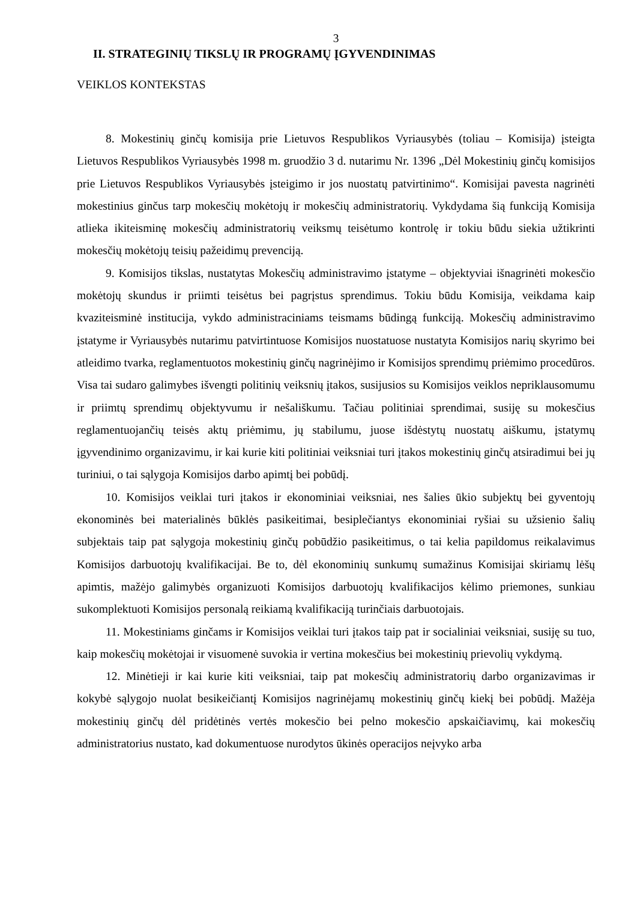3
II. STRATEGINIŲ TIKSLŲ IR PROGRAMŲ ĮGYVENDINIMAS
VEIKLOS KONTEKSTAS
8. Mokestinių ginčų komisija prie Lietuvos Respublikos Vyriausybės (toliau – Komisija) įsteigta Lietuvos Respublikos Vyriausybės 1998 m. gruodžio 3 d. nutarimu Nr. 1396 „Dėl Mokestinių ginčų komisijos prie Lietuvos Respublikos Vyriausybės įsteigimo ir jos nuostatų patvirtinimo“. Komisijai pavesta nagrinėti mokestinius ginčus tarp mokesčių mokėtojų ir mokesčių administratorių. Vykdydama šią funkciją Komisija atlieka ikiteisminę mokesčių administratorių veiksmų teisėtumo kontrolę ir tokiu būdu siekia užtikrinti mokesčių mokėtojų teisių pažeidimų prevenciją.
9. Komisijos tikslas, nustatytas Mokesčių administravimo įstatyme – objektyviai išnagrinėti mokesčio mokėtojų skundus ir priimti teisėtus bei pagrįstus sprendimus. Tokiu būdu Komisija, veikdama kaip kvaziteisminė institucija, vykdo administraciniams teismams būdingą funkciją. Mokesčių administravimo įstatyme ir Vyriausybės nutarimu patvirtintuose Komisijos nuostatuose nustatyta Komisijos narių skyrimo bei atleidimo tvarka, reglamentuotos mokestinių ginčų nagrinėjimo ir Komisijos sprendimų priėmimo procedūros. Visa tai sudaro galimybes išvengti politinių veiksnių įtakos, susijusios su Komisijos veiklos nepriklausomumu ir priimtų sprendimų objektyvumu ir nešališkumu. Tačiau politiniai sprendimai, susiję su mokesčius reglamentuojančių teisės aktų priėmimu, jų stabilumu, juose išdėstytų nuostatų aiškumu, įstatymų įgyvendinimo organizavimu, ir kai kurie kiti politiniai veiksniai turi įtakos mokestinių ginčų atsiradimui bei jų turiniui, o tai sąlygoja Komisijos darbo apimtį bei pobūdį.
10. Komisijos veiklai turi įtakos ir ekonominiai veiksniai, nes šalies ūkio subjektų bei gyventojų ekonominės bei materialinės būklės pasikeitimai, besiplečiantys ekonominiai ryšiai su užsienio šalių subjektais taip pat sąlygoja mokestinių ginčų pobūdžio pasikeitimus, o tai kelia papildomus reikalavimus Komisijos darbuotojų kvalifikacijai. Be to, dėl ekonominių sunkumų sumažinus Komisijai skiriamų lėšų apimtis, mažėjo galimybės organizuoti Komisijos darbuotojų kvalifikacijos kėlimo priemones, sunkiau sukomplektuoti Komisijos personalą reikiamą kvalifikaciją turinčiais darbuotojais.
11. Mokestiniams ginčams ir Komisijos veiklai turi įtakos taip pat ir socialiniai veiksniai, susiję su tuo, kaip mokesčių mokėtojai ir visuomenė suvokia ir vertina mokesčius bei mokestinių prievolių vykdymą.
12. Minėtieji ir kai kurie kiti veiksniai, taip pat mokesčių administratorių darbo organizavimas ir kokybė sąlygojo nuolat besikeičiantį Komisijos nagrinėjamų mokestinių ginčų kiekį bei pobūdį. Mažėja mokestinių ginčų dėl pridėtinės vertės mokesčio bei pelno mokesčio apskaičiavimų, kai mokesčių administratorius nustato, kad dokumentuose nurodytos ūkinės operacijos neįvyko arba